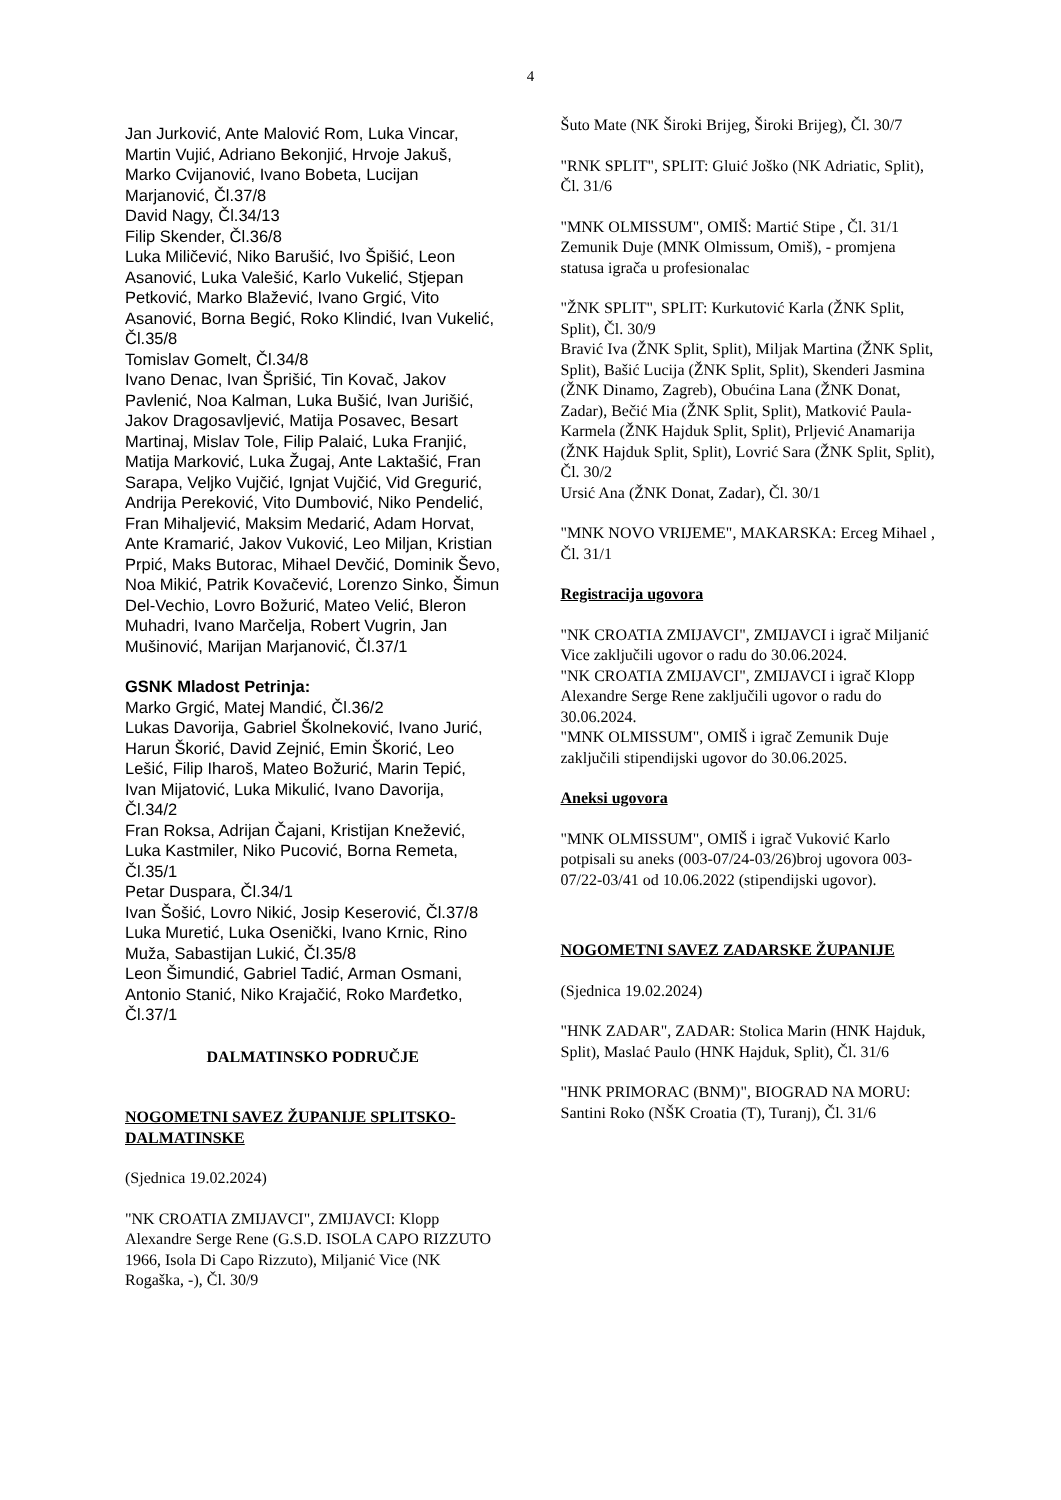4
Jan Jurković, Ante Malović Rom, Luka Vincar, Martin Vujić, Adriano Bekonjić, Hrvoje Jakuš, Marko Cvijanović, Ivano Bobeta, Lucijan Marjanović, Čl.37/8
David Nagy, Čl.34/13
Filip Skender, Čl.36/8
Luka Miličević, Niko Barušić, Ivo Špišić, Leon Asanović, Luka Valešić, Karlo Vukelić, Stjepan Petković, Marko Blažević, Ivano Grgić, Vito Asanović, Borna Begić, Roko Klindić, Ivan Vukelić, Čl.35/8
Tomislav Gomelt, Čl.34/8
Ivano Denac, Ivan Šprišić, Tin Kovač, Jakov Pavlenić, Noa Kalman, Luka Bušić, Ivan Jurišić, Jakov Dragosavljević, Matija Posavec, Besart Martinaj, Mislav Tole, Filip Palaić, Luka Franjić, Matija Marković, Luka Žugaj, Ante Laktašić, Fran Sarapa, Veljko Vujčić, Ignjat Vujčić, Vid Gregurić, Andrija Pereković, Vito Dumbović, Niko Pendelić, Fran Mihaljević, Maksim Medarić, Adam Horvat, Ante Kramarić, Jakov Vuković, Leo Miljan, Kristian Prpić, Maks Butorac, Mihael Devčić, Dominik Ševo, Noa Mikić, Patrik Kovačević, Lorenzo Sinko, Šimun Del-Vechio, Lovro Božurić, Mateo Velić, Bleron Muhadri, Ivano Marčelja, Robert Vugrin, Jan Mušinović, Marijan Marjanović, Čl.37/1
GSNK Mladost Petrinja:
Marko Grgić, Matej Mandić, Čl.36/2
Lukas Davorija, Gabriel Školneković, Ivano Jurić, Harun Škorić, David Zejnić, Emin Škorić, Leo Lešić, Filip Iharoš, Mateo Božurić, Marin Tepić, Ivan Mijatović, Luka Mikulić, Ivano Davorija, Čl.34/2
Fran Roksa, Adrijan Čajani, Kristijan Knežević, Luka Kastmiler, Niko Pucović, Borna Remeta, Čl.35/1
Petar Duspara, Čl.34/1
Ivan Šošić, Lovro Nikić, Josip Keserović, Čl.37/8
Luka Muretić, Luka Osenički, Ivano Krnic, Rino Muža, Sabastijan Lukić, Čl.35/8
Leon Šimundić, Gabriel Tadić, Arman Osmani, Antonio Stanić, Niko Krajačić, Roko Marđetko, Čl.37/1
DALMATINSKO PODRUČJE
NOGOMETNI SAVEZ ŽUPANIJE SPLITSKO-DALMATINSKE
(Sjednica 19.02.2024)
"NK CROATIA ZMIJAVCI", ZMIJAVCI: Klopp Alexandre Serge Rene (G.S.D. ISOLA CAPO RIZZUTO 1966, Isola Di Capo Rizzuto), Miljanić Vice (NK Rogaška, -), Čl. 30/9
Šuto Mate (NK Široki Brijeg, Široki Brijeg), Čl. 30/7
"RNK SPLIT", SPLIT: Gluić Joško (NK Adriatic, Split), Čl. 31/6
"MNK OLMISSUM", OMIŠ: Martić Stipe , Čl. 31/1
Zemunik Duje (MNK Olmissum, Omiš), - promjena statusa igrača u profesionalac
"ŽNK SPLIT", SPLIT: Kurkutović Karla (ŽNK Split, Split), Čl. 30/9
Bravić Iva (ŽNK Split, Split), Miljak Martina (ŽNK Split, Split), Bašić Lucija (ŽNK Split, Split), Skenderi Jasmina (ŽNK Dinamo, Zagreb), Obućina Lana (ŽNK Donat, Zadar), Bečić Mia (ŽNK Split, Split), Matković Paula-Karmela (ŽNK Hajduk Split, Split), Prljević Anamarija (ŽNK Hajduk Split, Split), Lovrić Sara (ŽNK Split, Split), Čl. 30/2
Ursić Ana (ŽNK Donat, Zadar), Čl. 30/1
"MNK NOVO VRIJEME", MAKARSKA: Erceg Mihael , Čl. 31/1
Registracija ugovora
"NK CROATIA ZMIJAVCI", ZMIJAVCI i igrač Miljanić Vice zaključili ugovor o radu do 30.06.2024.
"NK CROATIA ZMIJAVCI", ZMIJAVCI i igrač Klopp Alexandre Serge Rene zaključili ugovor o radu do 30.06.2024.
"MNK OLMISSUM", OMIŠ i igrač Zemunik Duje zaključili stipendijski ugovor do 30.06.2025.
Aneksi ugovora
"MNK OLMISSUM", OMIŠ i igrač Vuković Karlo potpisali su aneks (003-07/24-03/26)broj ugovora 003-07/22-03/41 od 10.06.2022 (stipendijski ugovor).
NOGOMETNI SAVEZ ZADARSKE ŽUPANIJE
(Sjednica 19.02.2024)
"HNK ZADAR", ZADAR: Stolica Marin (HNK Hajduk, Split), Maslać Paulo (HNK Hajduk, Split), Čl. 31/6
"HNK PRIMORAC (BNM)", BIOGRAD NA MORU: Santini Roko (NŠK Croatia (T), Turanj), Čl. 31/6